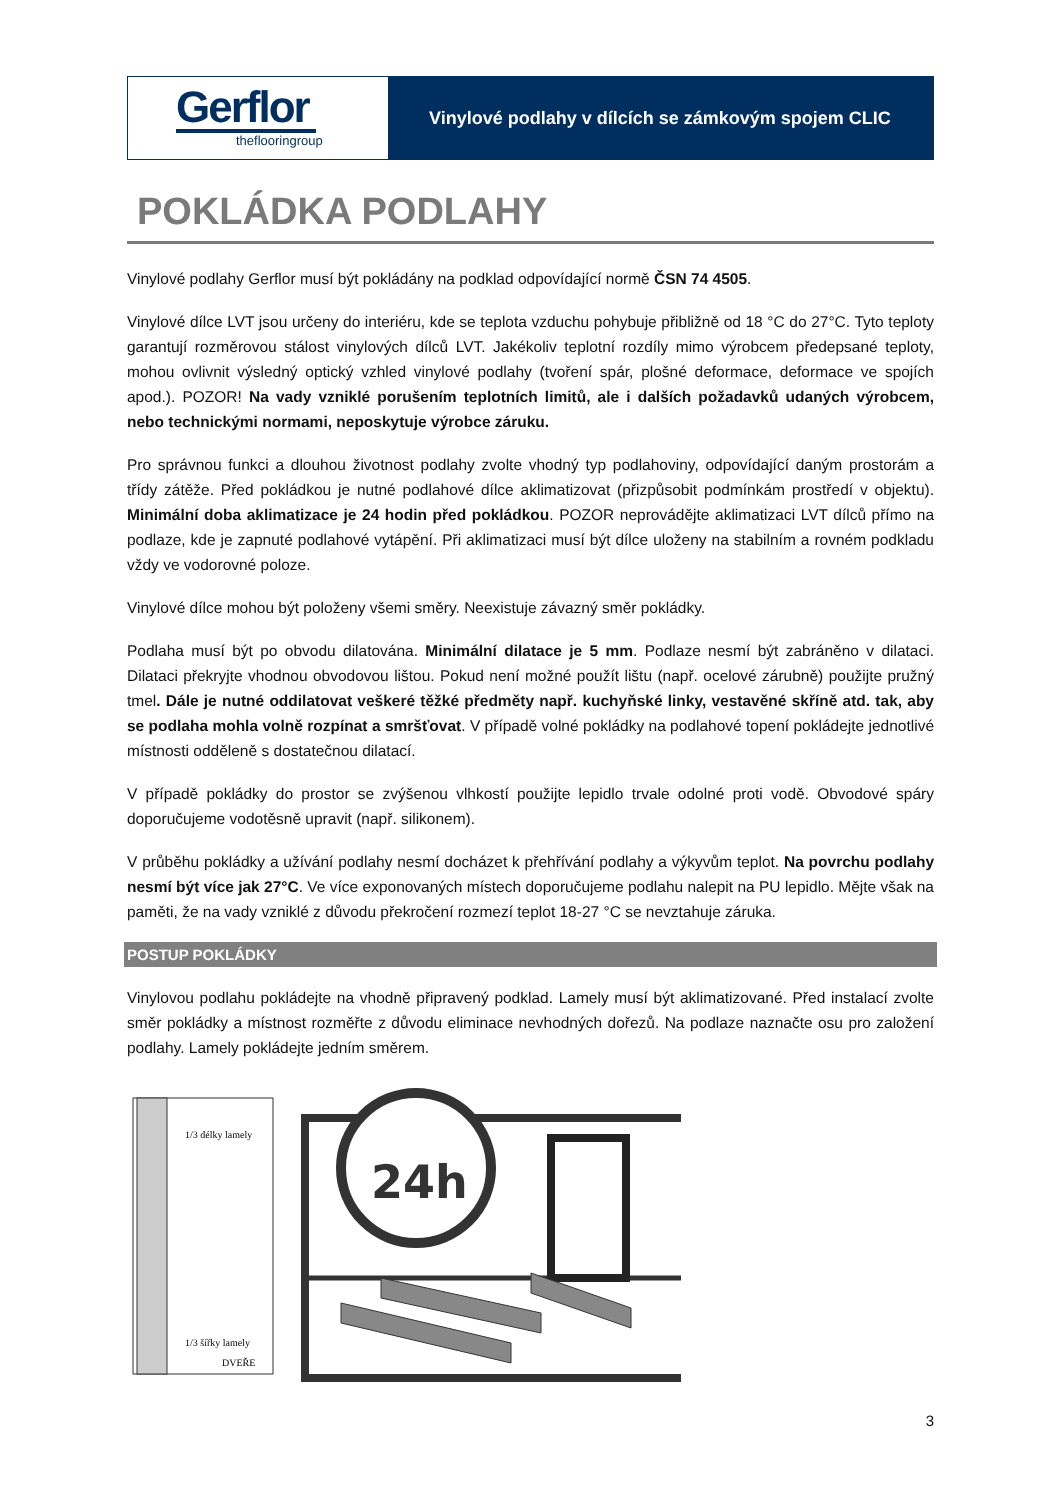Gerflor
theflooringroup
Vinylové podlahy v dílcích se zámkovým spojem CLIC
POKLÁDKA PODLAHY
Vinylové podlahy Gerflor musí být pokládány na podklad odpovídající normě ČSN 74 4505.
Vinylové dílce LVT jsou určeny do interiéru, kde se teplota vzduchu pohybuje přibližně od 18 °C do 27°C. Tyto teploty garantují rozměrovou stálost vinylových dílců LVT. Jakékoliv teplotní rozdíly mimo výrobcem předepsané teploty, mohou ovlivnit výsledný optický vzhled vinylové podlahy (tvoření spár, plošné deformace, deformace ve spojích apod.). POZOR! Na vady vzniklé porušením teplotních limitů, ale i dalších požadavků udaných výrobcem, nebo technickými normami, neposkytuje výrobce záruku.
Pro správnou funkci a dlouhou životnost podlahy zvolte vhodný typ podlahoviny, odpovídající daným prostorám a třídy zátěže. Před pokládkou je nutné podlahové dílce aklimatizovat (přizpůsobit podmínkám prostředí v objektu). Minimální doba aklimatizace je 24 hodin před pokládkou. POZOR neprovádějte aklimatizaci LVT dílců přímo na podlaze, kde je zapnuté podlahové vytápění. Při aklimatizaci musí být dílce uloženy na stabilním a rovném podkladu vždy ve vodorovné poloze.
Vinylové dílce mohou být položeny všemi směry. Neexistuje závazný směr pokládky.
Podlaha musí být po obvodu dilatována. Minimální dilatace je 5 mm. Podlaze nesmí být zabráněno v dilataci. Dilataci překryjte vhodnou obvodovou lištou. Pokud není možné použít lištu (např. ocelové zárubně) použijte pružný tmel. Dále je nutné oddilatovat veškeré těžké předměty např. kuchyňské linky, vestavěné skříně atd. tak, aby se podlaha mohla volně rozpínat a smršťovat. V případě volné pokládky na podlahové topení pokládejte jednotlivé místnosti odděleně s dostatečnou dilatací.
V případě pokládky do prostor se zvýšenou vlhkostí použijte lepidlo trvale odolné proti vodě. Obvodové spáry doporučujeme vodotěsně upravit (např. silikonem).
V průběhu pokládky a užívání podlahy nesmí docházet k přehřívání podlahy a výkyvům teplot. Na povrchu podlahy nesmí být více jak 27°C. Ve více exponovaných místech doporučujeme podlahu nalepit na PU lepidlo. Mějte však na paměti, že na vady vzniklé z důvodu překročení rozmezí teplot 18-27 °C se nevztahuje záruka.
POSTUP POKLÁDKY
Vinylovou podlahu pokládejte na vhodně připravený podklad. Lamely musí být aklimatizované. Před instalací zvolte směr pokládky a místnost rozměřte z důvodu eliminace nevhodných dořezů. Na podlaze naznačte osu pro založení podlahy. Lamely pokládejte jedním směrem.
1/3 délky lamely
1/3 šířky lamely
DVEŘE
24h
3